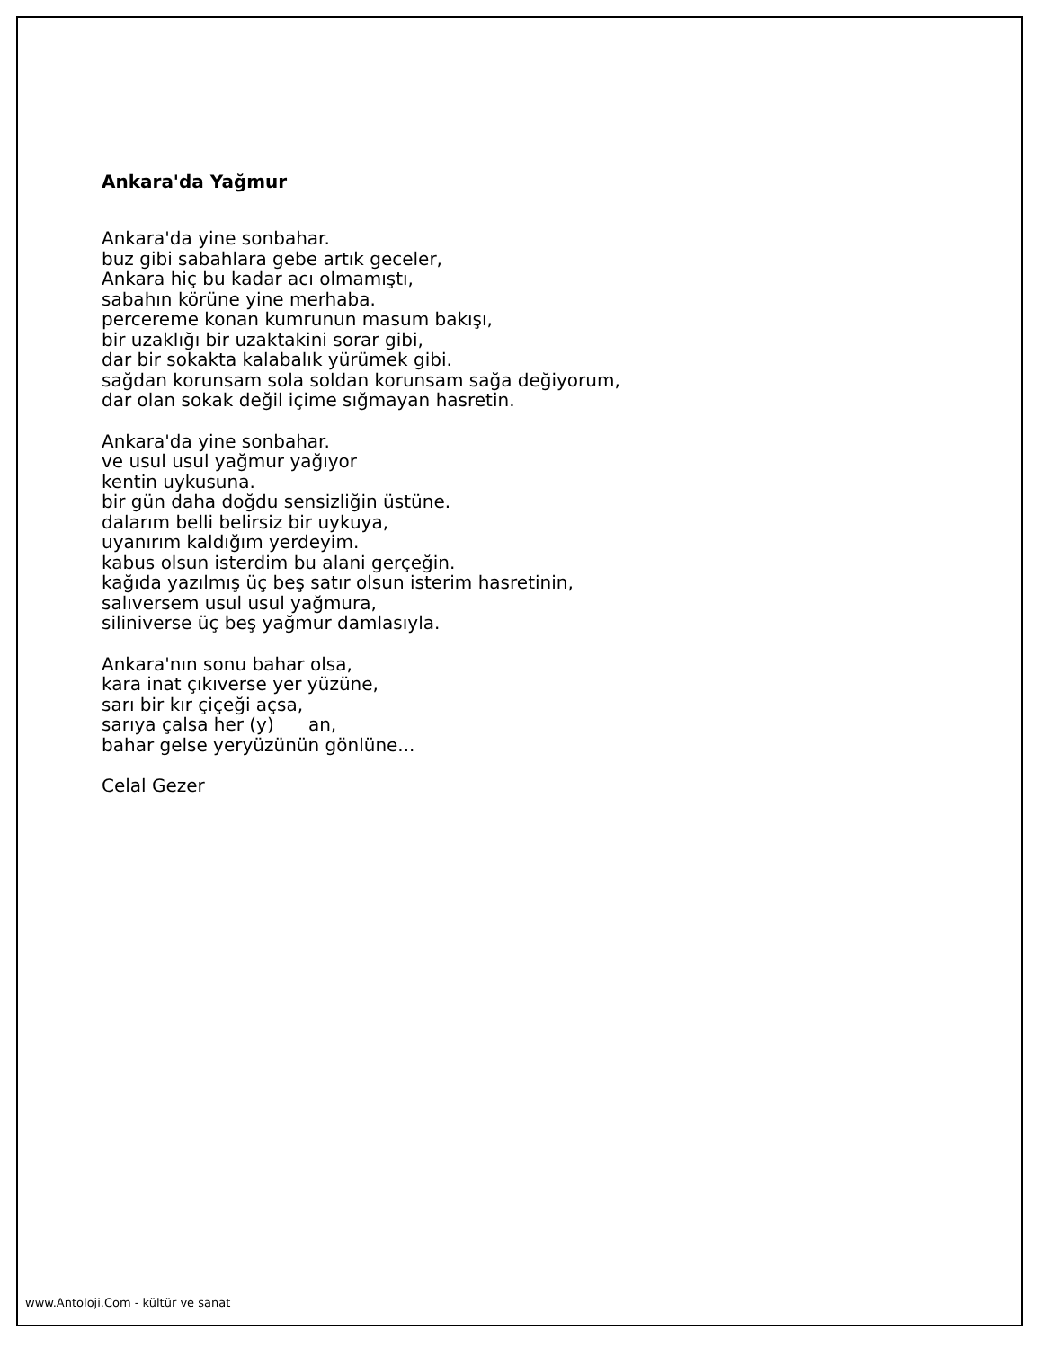Ankara'da Yağmur
Ankara'da yine sonbahar.
buz gibi sabahlara gebe artık geceler,
Ankara hiç bu kadar acı olmamıştı,
sabahın körüne yine merhaba.
percereme konan kumrunun masum bakışı,
bir uzaklığı bir uzaktakini sorar gibi,
dar bir sokakta kalabalık yürümek gibi.
sağdan korunsam sola soldan korunsam sağa değiyorum,
dar olan sokak değil içime sığmayan hasretin.
Ankara'da yine sonbahar.
ve usul usul yağmur yağıyor
kentin uykusuna.
bir gün daha doğdu sensizliğin üstüne.
dalarım belli belirsiz bir uykuya,
uyanırım kaldığım yerdeyim.
kabus olsun isterdim bu alani gerçeğin.
kağıda yazılmış üç beş satır olsun isterim hasretinin,
salıversem usul usul yağmura,
siliniverse üç beş yağmur damlasıyla.
Ankara'nın sonu bahar olsa,
kara inat çıkıverse yer yüzüne,
sarı bir kır çiçeği açsa,
sarıya çalsa her (y) an,
bahar gelse yeryüzünün gönlüne...
Celal Gezer
www.Antoloji.Com - kültür ve sanat